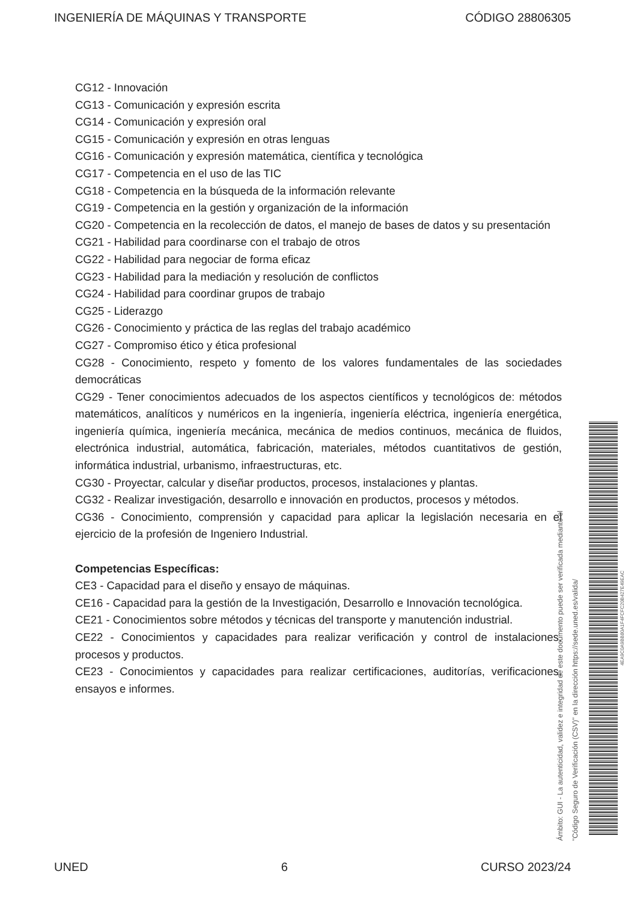INGENIERÍA DE MÁQUINAS Y TRANSPORTE CÓDIGO 28806305
CG12 - Innovación
CG13 - Comunicación y expresión escrita
CG14 - Comunicación y expresión oral
CG15 - Comunicación y expresión en otras lenguas
CG16 - Comunicación y expresión matemática, científica y tecnológica
CG17 - Competencia en el uso de las TIC
CG18 - Competencia en la búsqueda de la información relevante
CG19 - Competencia en la gestión y organización de la información
CG20 - Competencia en la recolección de datos, el manejo de bases de datos y su presentación
CG21 - Habilidad para coordinarse con el trabajo de otros
CG22 - Habilidad para negociar de forma eficaz
CG23 - Habilidad para la mediación y resolución de conflictos
CG24 - Habilidad para coordinar grupos de trabajo
CG25 - Liderazgo
CG26 - Conocimiento y práctica de las reglas del trabajo académico
CG27 - Compromiso ético y ética profesional
CG28 - Conocimiento, respeto y fomento de los valores fundamentales de las sociedades democráticas
CG29 - Tener conocimientos adecuados de los aspectos científicos y tecnológicos de: métodos matemáticos, analíticos y numéricos en la ingeniería, ingeniería eléctrica, ingeniería energética, ingeniería química, ingeniería mecánica, mecánica de medios continuos, mecánica de fluidos, electrónica industrial, automática, fabricación, materiales, métodos cuantitativos de gestión, informática industrial, urbanismo, infraestructuras, etc.
CG30 - Proyectar, calcular y diseñar productos, procesos, instalaciones y plantas.
CG32 - Realizar investigación, desarrollo e innovación en productos, procesos y métodos.
CG36 - Conocimiento, comprensión y capacidad para aplicar la legislación necesaria en el ejercicio de la profesión de Ingeniero Industrial.
Competencias Específicas:
CE3 - Capacidad para el diseño y ensayo de máquinas.
CE16 - Capacidad para la gestión de la Investigación, Desarrollo e Innovación tecnológica.
CE21 - Conocimientos sobre métodos y técnicas del transporte y manutención industrial.
CE22 - Conocimientos y capacidades para realizar verificación y control de instalaciones, procesos y productos.
CE23 - Conocimientos y capacidades para realizar certificaciones, auditorías, verificaciones, ensayos e informes.
Ámbito: GUI - La autenticidad, validez e integridad de este documento puede ser verificada mediante el
"Código Seguro de Verificación (CSV)" en la dirección https://sede.uned.es/valida/
4EA9C0A9BB80A1F4FCFC20B427E49EAC
UNED 6 CURSO 2023/24